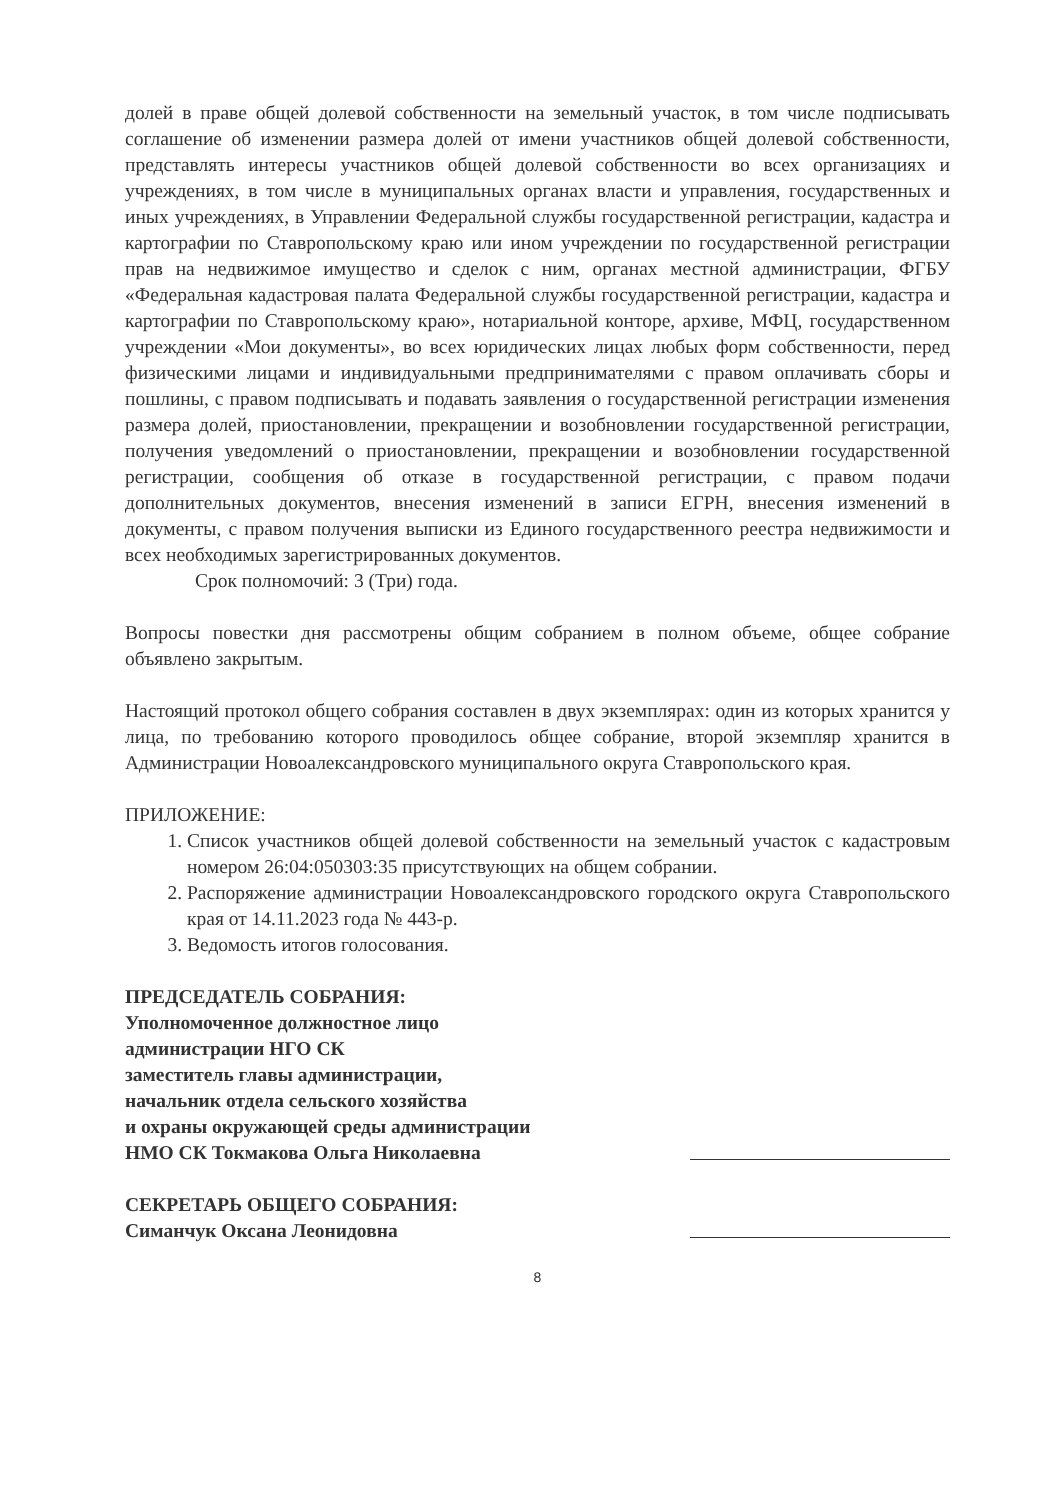долей в праве общей долевой собственности на земельный участок, в том числе подписывать соглашение об изменении размера долей от имени участников общей долевой собственности, представлять интересы участников общей долевой собственности во всех организациях и учреждениях, в том числе в муниципальных органах власти и управления, государственных и иных учреждениях, в Управлении Федеральной службы государственной регистрации, кадастра и картографии по Ставропольскому краю или ином учреждении по государственной регистрации прав на недвижимое имущество и сделок с ним, органах местной администрации, ФГБУ «Федеральная кадастровая палата Федеральной службы государственной регистрации, кадастра и картографии по Ставропольскому краю», нотариальной конторе, архиве, МФЦ, государственном учреждении «Мои документы», во всех юридических лицах любых форм собственности, перед физическими лицами и индивидуальными предпринимателями с правом оплачивать сборы и пошлины, с правом подписывать и подавать заявления о государственной регистрации изменения размера долей, приостановлении, прекращении и возобновлении государственной регистрации, получения уведомлений о приостановлении, прекращении и возобновлении государственной регистрации, сообщения об отказе в государственной регистрации, с правом подачи дополнительных документов, внесения изменений в записи ЕГРН, внесения изменений в документы, с правом получения выписки из Единого государственного реестра недвижимости и всех необходимых зарегистрированных документов.
Срок полномочий: 3 (Три) года.
Вопросы повестки дня рассмотрены общим собранием в полном объеме, общее собрание объявлено закрытым.
Настоящий протокол общего собрания составлен в двух экземплярах: один из которых хранится у лица, по требованию которого проводилось общее собрание, второй экземпляр хранится в Администрации Новоалександровского муниципального округа Ставропольского края.
ПРИЛОЖЕНИЕ:
1. Список участников общей долевой собственности на земельный участок с кадастровым номером 26:04:050303:35 присутствующих на общем собрании.
2. Распоряжение администрации Новоалександровского городского округа Ставропольского края от 14.11.2023 года № 443-р.
3. Ведомость итогов голосования.
ПРЕДСЕДАТЕЛЬ СОБРАНИЯ:
Уполномоченное должностное лицо
администрации НГО СК
заместитель главы администрации,
начальник отдела сельского хозяйства
и охраны окружающей среды администрации
НМО СК Токмакова Ольга Николаевна
СЕКРЕТАРЬ ОБЩЕГО СОБРАНИЯ:
Симанчук Оксана Леонидовна
8